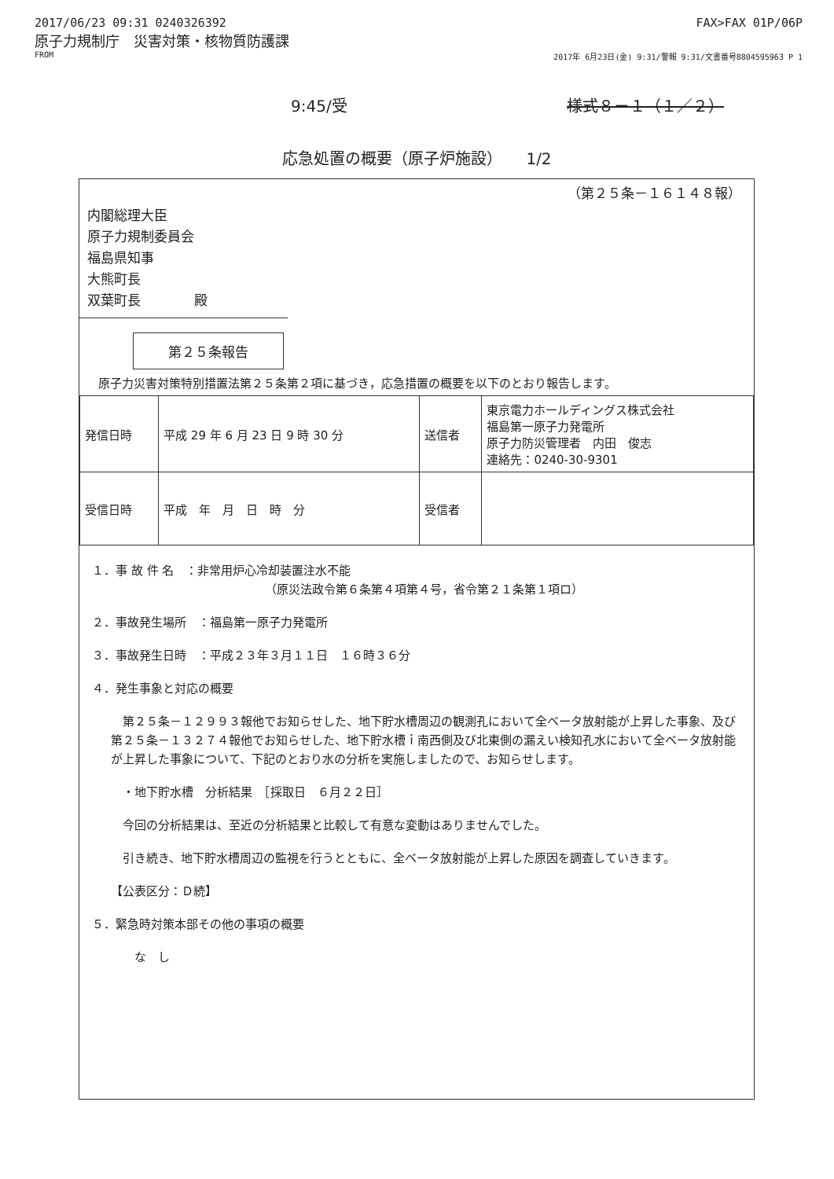2017/06/23 09:31 0240326392 FAX>FAX 01P/06P
原子力規制庁　災害対策・核物質防護課
FROM 2017年 6月23日(金) 9:31/警報 9:31/文書番号8804595963 P 1
9:45/受 様式８－１（１／２）
応急処置の概要（原子炉施設）　　1/2
（第２５条－１６１４８報）
内閣総理大臣
原子力規制委員会
福島県知事
大熊町長
双葉町長　　　　殿
第２５条報告
原子力災害対策特別措置法第２５条第２項に基づき，応急措置の概要を以下のとおり報告します。
| 発信日時 | 平成 29 年 6 月 23 日 9 時 30 分 | 送信者 | 東京電力ホールディングス株式会社 福島第一原子力発電所 原子力防災管理者 内田 俊志 連絡先：0240-30-9301 |
| 受信日時 | 平成 年 月 日 時 分 | 受信者 | |
１．事 故 件 名　：非常用炉心冷却装置注水不能
（原災法政令第６条第４項第４号，省令第２１条第１項ロ）
２．事故発生場所　：福島第一原子力発電所
３．事故発生日時　：平成２３年３月１１日　１６時３６分
４．発生事象と対応の概要
　第２５条－１２９９３報他でお知らせした、地下貯水槽周辺の観測孔において全ベータ放射能が上昇した事象、及び第２５条－１３２７４報他でお知らせした、地下貯水槽ｉ南西側及び北東側の漏えい検知孔水において全ベータ放射能が上昇した事象について、下記のとおり水の分析を実施しましたので、お知らせします。
　・地下貯水槽　分析結果　［採取日　６月２２日］
　今回の分析結果は、至近の分析結果と比較して有意な変動はありませんでした。
　引き続き、地下貯水槽周辺の監視を行うとともに、全ベータ放射能が上昇した原因を調査していきます。
【公表区分：Ｄ続】
５．緊急時対策本部その他の事項の概要
　　な　し